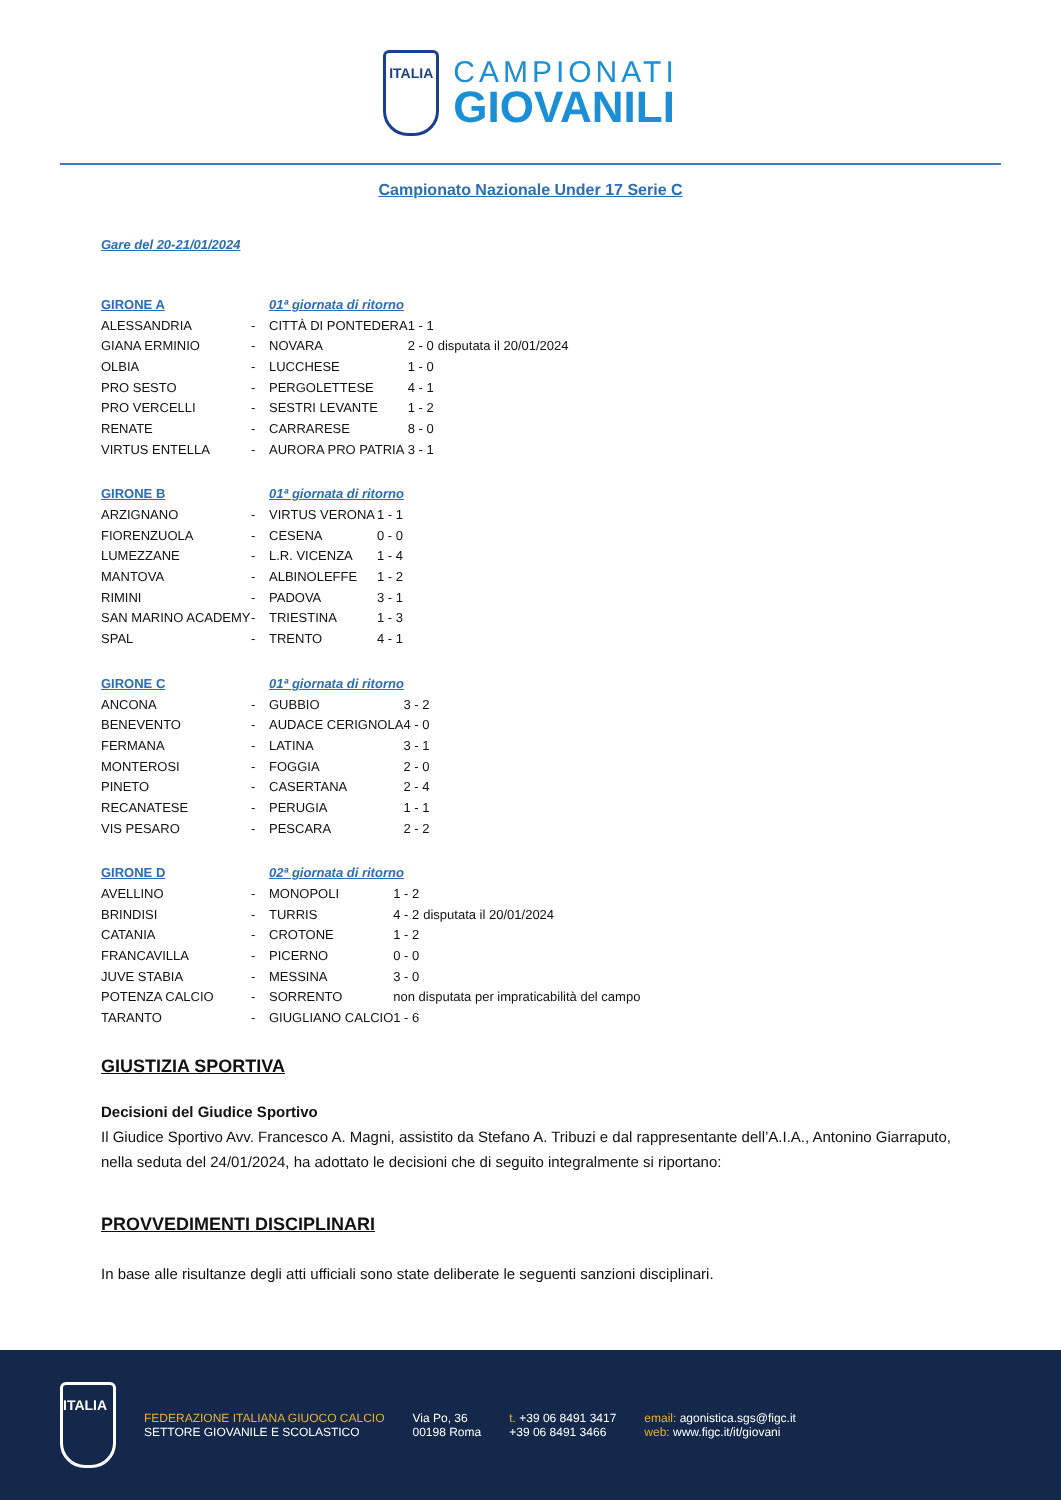ITALIA
CAMPIONATI
GIOVANILI
Campionato Nazionale Under 17 Serie C
Gare del 20-21/01/2024
| GIRONE A | | 01ª giornata di ritorno | | |
| --- | --- | --- | --- | --- |
| ALESSANDRIA | - | CITTÀ DI PONTEDERA | 1 - 1 | |
| GIANA ERMINIO | - | NOVARA | 2 - 0 | disputata il 20/01/2024 |
| OLBIA | - | LUCCHESE | 1 - 0 | |
| PRO SESTO | - | PERGOLETTESE | 4 - 1 | |
| PRO VERCELLI | - | SESTRI LEVANTE | 1 - 2 | |
| RENATE | - | CARRARESE | 8 - 0 | |
| VIRTUS ENTELLA | - | AURORA PRO PATRIA | 3 - 1 | |
| GIRONE B | | 01ª giornata di ritorno | |
| --- | --- | --- | --- |
| ARZIGNANO | - | VIRTUS VERONA | 1 - 1 |
| FIORENZUOLA | - | CESENA | 0 - 0 |
| LUMEZZANE | - | L.R. VICENZA | 1 - 4 |
| MANTOVA | - | ALBINOLEFFE | 1 - 2 |
| RIMINI | - | PADOVA | 3 - 1 |
| SAN MARINO ACADEMY | - | TRIESTINA | 1 - 3 |
| SPAL | - | TRENTO | 4 - 1 |
| GIRONE C | | 01ª giornata di ritorno | |
| --- | --- | --- | --- |
| ANCONA | - | GUBBIO | 3 - 2 |
| BENEVENTO | - | AUDACE CERIGNOLA | 4 - 0 |
| FERMANA | - | LATINA | 3 - 1 |
| MONTEROSI | - | FOGGIA | 2 - 0 |
| PINETO | - | CASERTANA | 2 - 4 |
| RECANATESE | - | PERUGIA | 1 - 1 |
| VIS PESARO | - | PESCARA | 2 - 2 |
| GIRONE D | | 02ª giornata di ritorno | | |
| --- | --- | --- | --- | --- |
| AVELLINO | - | MONOPOLI | 1 - 2 | |
| BRINDISI | - | TURRIS | 4 - 2 | disputata il 20/01/2024 |
| CATANIA | - | CROTONE | 1 - 2 | |
| FRANCAVILLA | - | PICERNO | 0 - 0 | |
| JUVE STABIA | - | MESSINA | 3 - 0 | |
| POTENZA CALCIO | - | SORRENTO | non disputata per impraticabilità del campo | |
| TARANTO | - | GIUGLIANO CALCIO | 1 - 6 | |
GIUSTIZIA SPORTIVA
Decisioni del Giudice Sportivo
Il Giudice Sportivo Avv. Francesco A. Magni, assistito da Stefano A. Tribuzi e dal rappresentante dell’A.I.A., Antonino Giarraputo, nella seduta del 24/01/2024, ha adottato le decisioni che di seguito integralmente si riportano:
PROVVEDIMENTI DISCIPLINARI
In base alle risultanze degli atti ufficiali sono state deliberate le seguenti sanzioni disciplinari.
ITALIA
FEDERAZIONE ITALIANA GIUOCO CALCIO
SETTORE GIOVANILE E SCOLASTICO
Via Po, 36
00198 Roma
t. +39 06 8491 3417
+39 06 8491 3466
email: agonistica.sgs@figc.it
web: www.figc.it/it/giovani